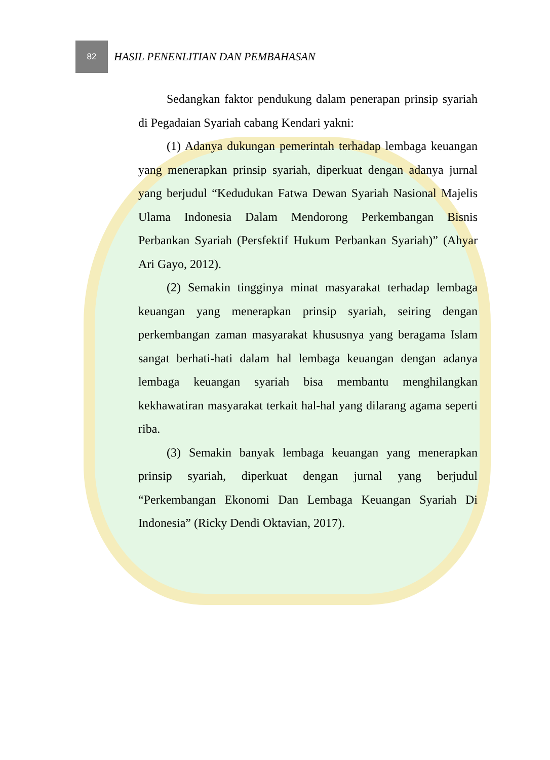82
HASIL PENENLITIAN DAN PEMBAHASAN
Sedangkan faktor pendukung dalam penerapan prinsip syariah di Pegadaian Syariah cabang Kendari yakni:
(1) Adanya dukungan pemerintah terhadap lembaga keuangan yang menerapkan prinsip syariah, diperkuat dengan adanya jurnal yang berjudul “Kedudukan Fatwa Dewan Syariah Nasional Majelis Ulama Indonesia Dalam Mendorong Perkembangan Bisnis Perbankan Syariah (Persfektif Hukum Perbankan Syariah)” (Ahyar Ari Gayo, 2012).
(2) Semakin tingginya minat masyarakat terhadap lembaga keuangan yang menerapkan prinsip syariah, seiring dengan perkembangan zaman masyarakat khususnya yang beragama Islam sangat berhati-hati dalam hal lembaga keuangan dengan adanya lembaga keuangan syariah bisa membantu menghilangkan kekhawatiran masyarakat terkait hal-hal yang dilarang agama seperti riba.
(3) Semakin banyak lembaga keuangan yang menerapkan prinsip syariah, diperkuat dengan jurnal yang berjudul “Perkembangan Ekonomi Dan Lembaga Keuangan Syariah Di Indonesia” (Ricky Dendi Oktavian, 2017).